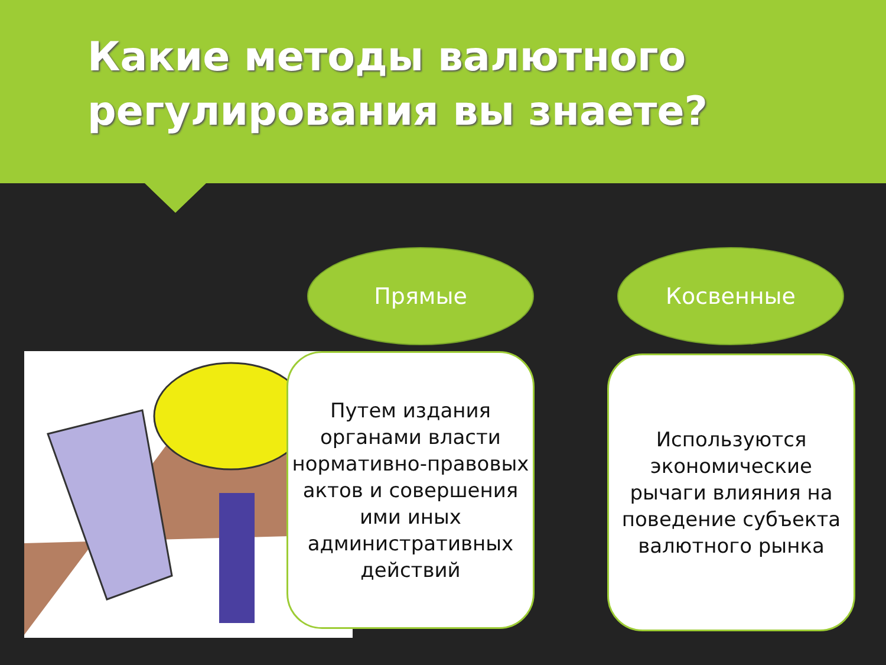Какие методы валютного регулирования вы знаете?
Прямые Косвенные
Путем издания органами власти нормативно-правовых актов и совершения ими иных административных действий
Используются экономические рычаги влияния на поведение субъекта валютного рынка